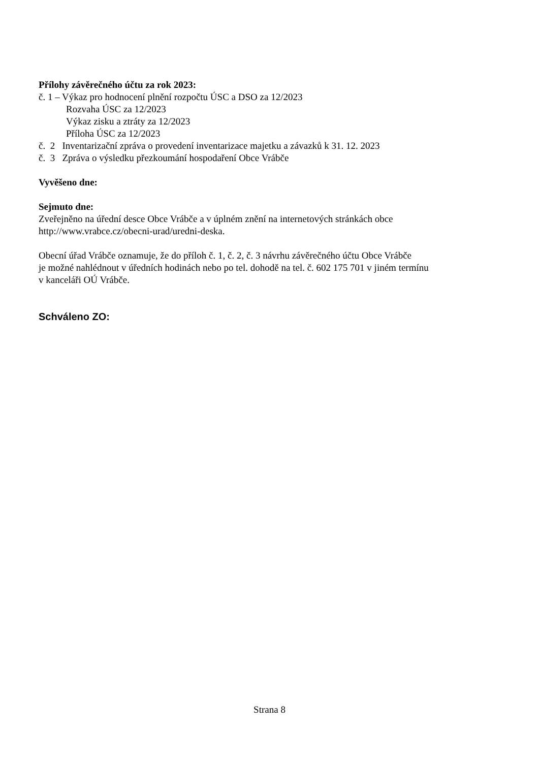Přílohy závěrečného účtu za rok 2023:
č. 1 – Výkaz pro hodnocení plnění rozpočtu ÚSC a DSO za 12/2023
Rozvaha ÚSC za 12/2023
Výkaz zisku a ztráty za 12/2023
Příloha ÚSC za 12/2023
č. 2 Inventarizační zpráva o provedení inventarizace majetku a závazků k 31. 12. 2023
č. 3 Zpráva o výsledku přezkoumání hospodaření Obce Vrábče
Vyvěšeno dne:
Sejmuto dne:
Zveřejněno na úřední desce Obce Vrábče a v úplném znění na internetových stránkách obce http://www.vrabce.cz/obecni-urad/uredni-deska.
Obecní úřad Vrábče oznamuje, že do příloh č. 1, č. 2, č. 3 návrhu závěrečného účtu Obce Vrábče
je možné nahlédnout v úředních hodinách nebo po tel. dohodě na tel. č. 602 175 701 v jiném termínu
v kanceláři OÚ Vrábče.
Schváleno ZO:
Strana 8